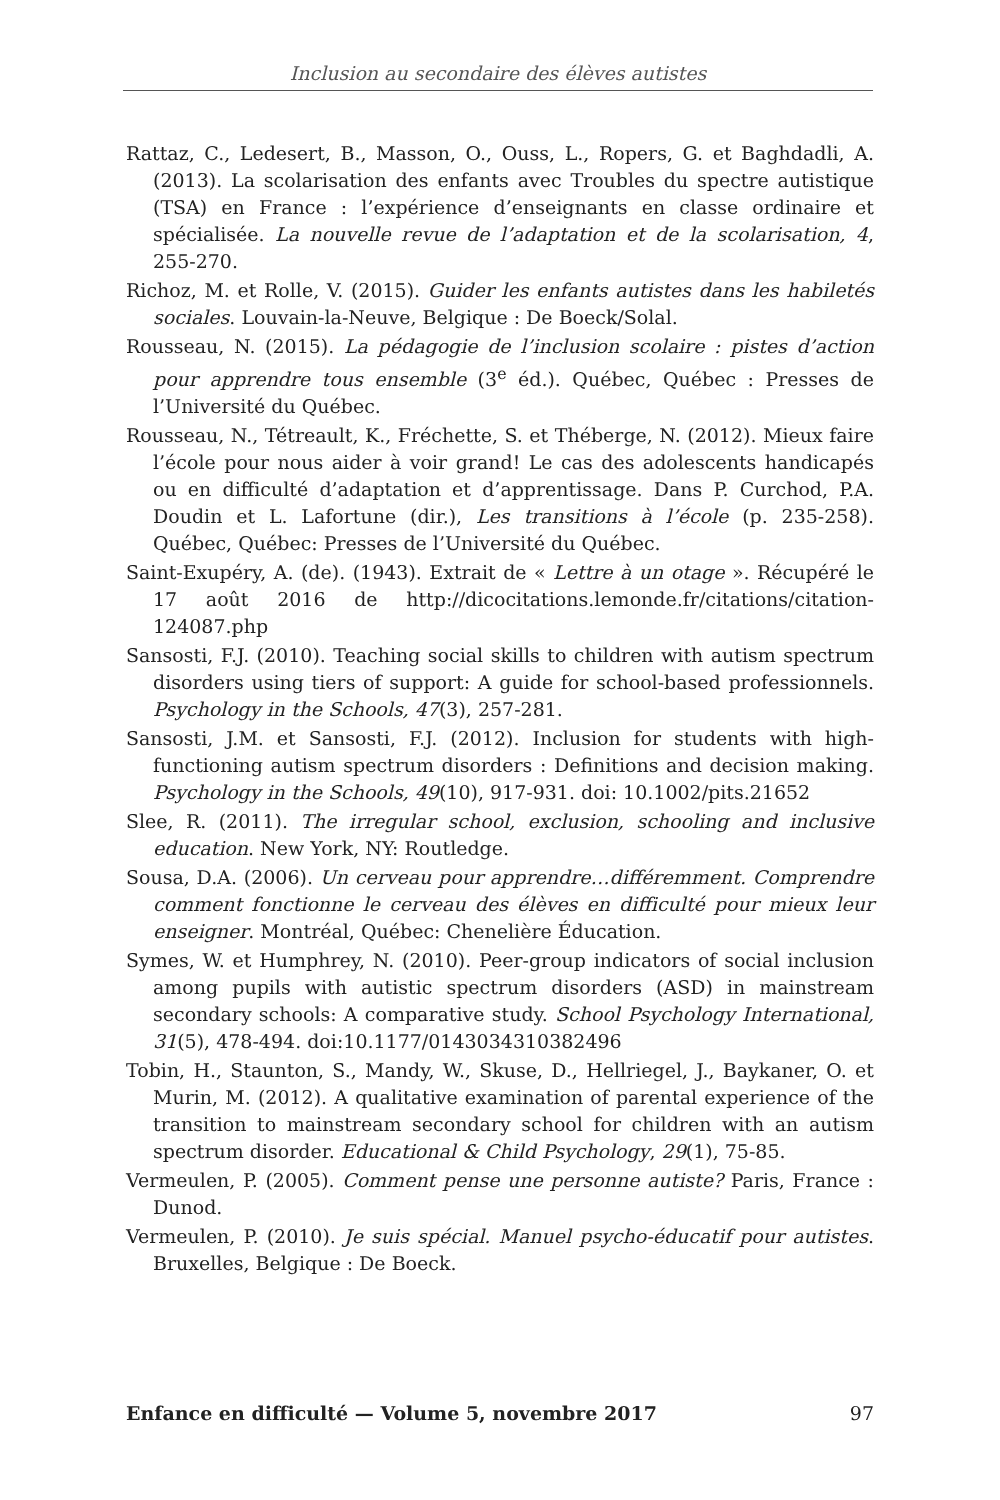Inclusion au secondaire des élèves autistes
Rattaz, C., Ledesert, B., Masson, O., Ouss, L., Ropers, G. et Baghdadli, A. (2013). La scolarisation des enfants avec Troubles du spectre autistique (TSA) en France : l’expérience d’enseignants en classe ordinaire et spécialisée. La nouvelle revue de l’adaptation et de la scolarisation, 4, 255-270.
Richoz, M. et Rolle, V. (2015). Guider les enfants autistes dans les habiletés sociales. Louvain-la-Neuve, Belgique : De Boeck/Solal.
Rousseau, N. (2015). La pédagogie de l’inclusion scolaire : pistes d’action pour apprendre tous ensemble (3<sup>e</sup> éd.). Québec, Québec : Presses de l’Université du Québec.
Rousseau, N., Tétreault, K., Fréchette, S. et Théberge, N. (2012). Mieux faire l’école pour nous aider à voir grand! Le cas des adolescents handicapés ou en difficulté d’adaptation et d’apprentissage. Dans P. Curchod, P.A. Doudin et L. Lafortune (dir.), Les transitions à l’école (p. 235-258). Québec, Québec: Presses de l’Université du Québec.
Saint-Exupéry, A. (de). (1943). Extrait de « Lettre à un otage ». Récupéré le 17 août 2016 de http://dicocitations.lemonde.fr/citations/citation-124087.php
Sansosti, F.J. (2010). Teaching social skills to children with autism spectrum disorders using tiers of support: A guide for school-based professionnels. Psychology in the Schools, 47(3), 257-281.
Sansosti, J.M. et Sansosti, F.J. (2012). Inclusion for students with high-functioning autism spectrum disorders : Definitions and decision making. Psychology in the Schools, 49(10), 917-931. doi: 10.1002/pits.21652
Slee, R. (2011). The irregular school, exclusion, schooling and inclusive education. New York, NY: Routledge.
Sousa, D.A. (2006). Un cerveau pour apprendre…différemment. Comprendre comment fonctionne le cerveau des élèves en difficulté pour mieux leur enseigner. Montréal, Québec: Chenelière Éducation.
Symes, W. et Humphrey, N. (2010). Peer-group indicators of social inclusion among pupils with autistic spectrum disorders (ASD) in mainstream secondary schools: A comparative study. School Psychology International, 31(5), 478-494. doi:10.1177/0143034310382496
Tobin, H., Staunton, S., Mandy, W., Skuse, D., Hellriegel, J., Baykaner, O. et Murin, M. (2012). A qualitative examination of parental experience of the transition to mainstream secondary school for children with an autism spectrum disorder. Educational & Child Psychology, 29(1), 75-85.
Vermeulen, P. (2005). Comment pense une personne autiste? Paris, France : Dunod.
Vermeulen, P. (2010). Je suis spécial. Manuel psycho-éducatif pour autistes. Bruxelles, Belgique : De Boeck.
Enfance en difficulté — Volume 5, novembre 2017 97